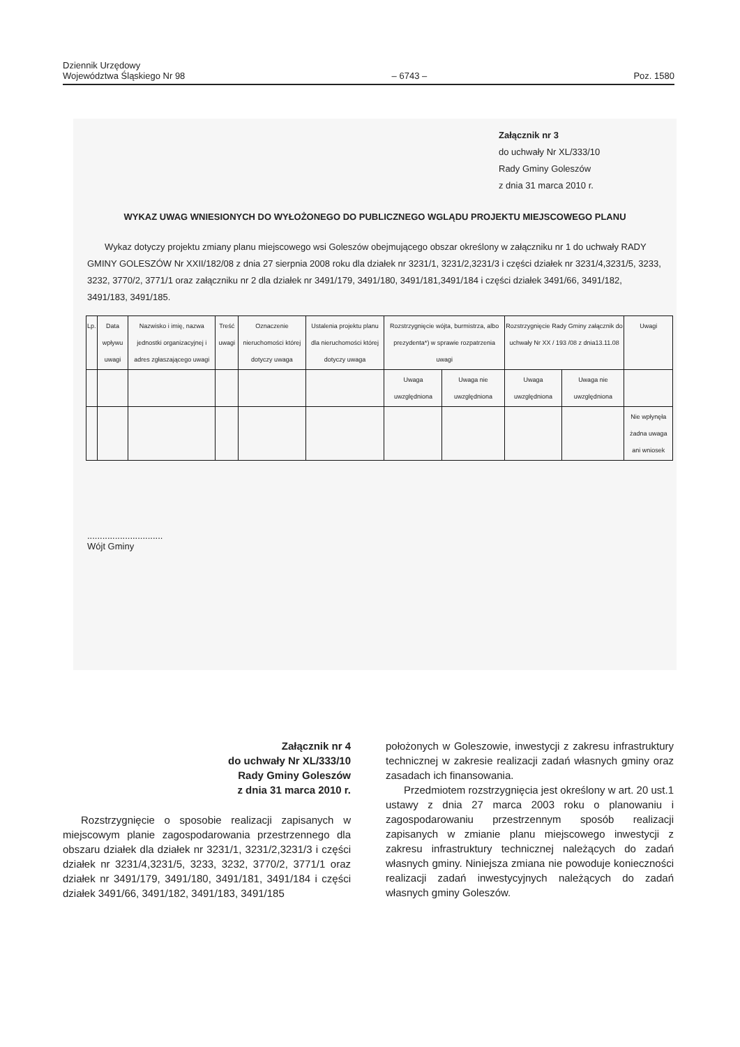Dziennik Urzędowy
Województwa Śląskiego Nr 98
– 6743 –
Poz. 1580
Załącznik nr 3
do uchwały Nr XL/333/10
Rady Gminy Goleszów
z dnia 31 marca 2010 r.
WYKAZ UWAG WNIESIONYCH DO WYŁOŻONEGO DO PUBLICZNEGO WGLĄDU PROJEKTU MIEJSCOWEGO PLANU
Wykaz dotyczy projektu zmiany planu miejscowego wsi Goleszów obejmującego obszar określony w załączniku nr 1 do uchwały RADY GMINY GOLESZÓW Nr XXII/182/08 z dnia 27 sierpnia 2008 roku dla działek nr 3231/1, 3231/2,3231/3 i części działek nr 3231/4,3231/5, 3233, 3232, 3770/2, 3771/1 oraz załączniku nr 2 dla działek nr 3491/179, 3491/180, 3491/181,3491/184 i części działek 3491/66, 3491/182, 3491/183, 3491/185.
| Lp. | Data wpływu uwagi | Nazwisko i imię, nazwa jednostki organizacyjnej i adres zgłaszającego uwagi | Treść uwagi | Oznaczenie nieruchomości której dotyczy uwaga | Ustalenia projektu planu dla nieruchomości której dotyczy uwaga | Rozstrzygnięcie wójta, burmistrza, albo prezydenta*) w sprawie rozpatrzenia uwagi | | Rozstrzygnięcie Rady Gminy załącznik do uchwały Nr XX / 193 /08 z dnia13.11.08 | | Uwagi |
| | | | | | | Uwaga uwzględniona | Uwaga nie uwzględniona | Uwaga uwzględniona | Uwaga nie uwzględniona | |
| | | | | | | | | | | Nie wpłynęła żadna uwaga ani wniosek |
..............................
Wójt Gminy
Załącznik nr 4
do uchwały Nr XL/333/10
Rady Gminy Goleszów
z dnia 31 marca 2010 r.
Rozstrzygnięcie o sposobie realizacji zapisanych w miejscowym planie zagospodarowania przestrzennego dla obszaru działek dla działek nr 3231/1, 3231/2,3231/3 i części działek nr 3231/4,3231/5, 3233, 3232, 3770/2, 3771/1 oraz działek nr 3491/179, 3491/180, 3491/181, 3491/184 i części działek 3491/66, 3491/182, 3491/183, 3491/185
położonych w Goleszowie, inwestycji z zakresu infrastruktury technicznej w zakresie realizacji zadań własnych gminy oraz zasadach ich finansowania.
Przedmiotem rozstrzygnięcia jest określony w art. 20 ust.1 ustawy z dnia 27 marca 2003 roku o planowaniu i zagospodarowaniu przestrzennym sposób realizacji zapisanych w zmianie planu miejscowego inwestycji z zakresu infrastruktury technicznej należących do zadań własnych gminy. Niniejsza zmiana nie powoduje konieczności realizacji zadań inwestycyjnych należących do zadań własnych gminy Goleszów.